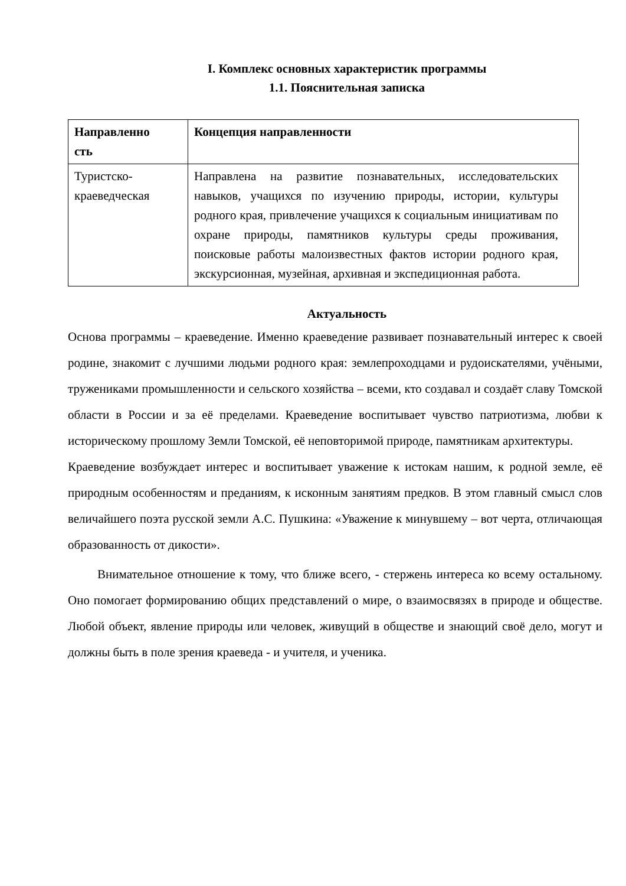I. Комплекс основных характеристик программы
1.1. Пояснительная записка
| Направленно сть | Концепция направленности |
| --- | --- |
| Туристско- краеведческая | Направлена на развитие познавательных, исследовательских навыков, учащихся по изучению природы, истории, культуры родного края, привлечение учащихся к социальным инициативам по охране природы, памятников культуры среды проживания, поисковые работы малоизвестных фактов истории родного края, экскурсионная, музейная, архивная и экспедиционная работа. |
Актуальность
Основа программы – краеведение. Именно краеведение развивает познавательный интерес к своей родине, знакомит с лучшими людьми родного края: землепроходцами и рудоискателями, учёными, тружениками промышленности и сельского хозяйства – всеми, кто создавал и создаёт славу Томской области в России и за её пределами. Краеведение воспитывает чувство патриотизма, любви к историческому прошлому Земли Томской, её неповторимой природе, памятникам архитектуры.
Краеведение возбуждает интерес и воспитывает уважение к истокам нашим, к родной земле, её природным особенностям и преданиям, к исконным занятиям предков. В этом главный смысл слов величайшего поэта русской земли А.С. Пушкина: «Уважение к минувшему – вот черта, отличающая образованность от дикости».
Внимательное отношение к тому, что ближе всего, - стержень интереса ко всему остальному. Оно помогает формированию общих представлений о мире, о взаимосвязях в природе и обществе. Любой объект, явление природы или человек, живущий в обществе и знающий своё дело, могут и должны быть в поле зрения краеведа - и учителя, и ученика.